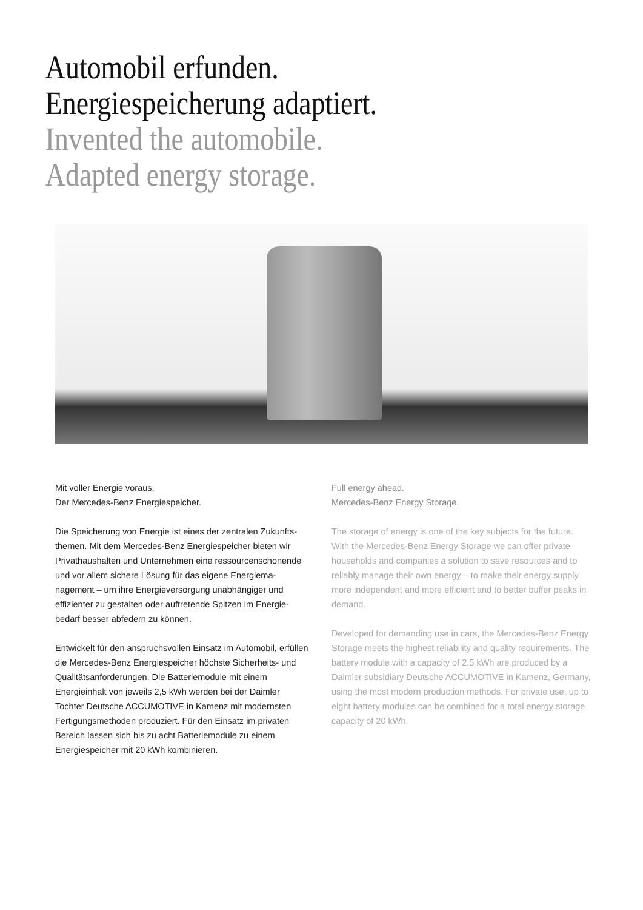Automobil erfunden.
Energiespeicherung adaptiert.
Invented the automobile.
Adapted energy storage.
Mit voller Energie voraus.
Der Mercedes-Benz Energiespeicher.
Die Speicherung von Energie ist eines der zentralen Zukunfts­themen. Mit dem Mercedes-Benz Energiespeicher bieten wir Privathaushalten und Unternehmen eine ressourcenschonen­de und vor allem sichere Lösung für das eigene Energiema­nagement – um ihre Energieversorgung unabhängiger und effizienter zu gestalten oder auftretende Spitzen im Energie­bedarf besser abfedern zu können.
Entwickelt für den anspruchsvollen Einsatz im Automobil, erfüllen die Mercedes-Benz Energiespeicher höchste Sicher­heits- und Qualitätsanforderungen. Die Batteriemodule mit einem Energieinhalt von jeweils 2,5 kWh werden bei der Daimler Tochter Deutsche ACCUMOTIVE in Kamenz mit mo­dernsten Fertigungsmethoden produziert. Für den Einsatz im privaten Bereich lassen sich bis zu acht Batteriemodule zu einem Energiespeicher mit 20 kWh kombinieren.
Full energy ahead.
Mercedes-Benz Energy Storage.
The storage of energy is one of the key subjects for the future. With the Mercedes-Benz Energy Storage we can offer private households and companies a solution to save resources and to reliably manage their own energy – to make their energy supply more independent and more efficient and to better buffer peaks in demand.
Developed for demanding use in cars, the Mercedes-Benz Energy Storage meets the highest reliability and quality requirements. The battery module with a capacity of 2.5 kWh are produced by a Daimler subsidiary Deutsche ACCUMOTIVE in Kamenz, Germany, using the most modern production methods. For private use, up to eight battery modules can be combined for a total energy storage capacity of 20 kWh.